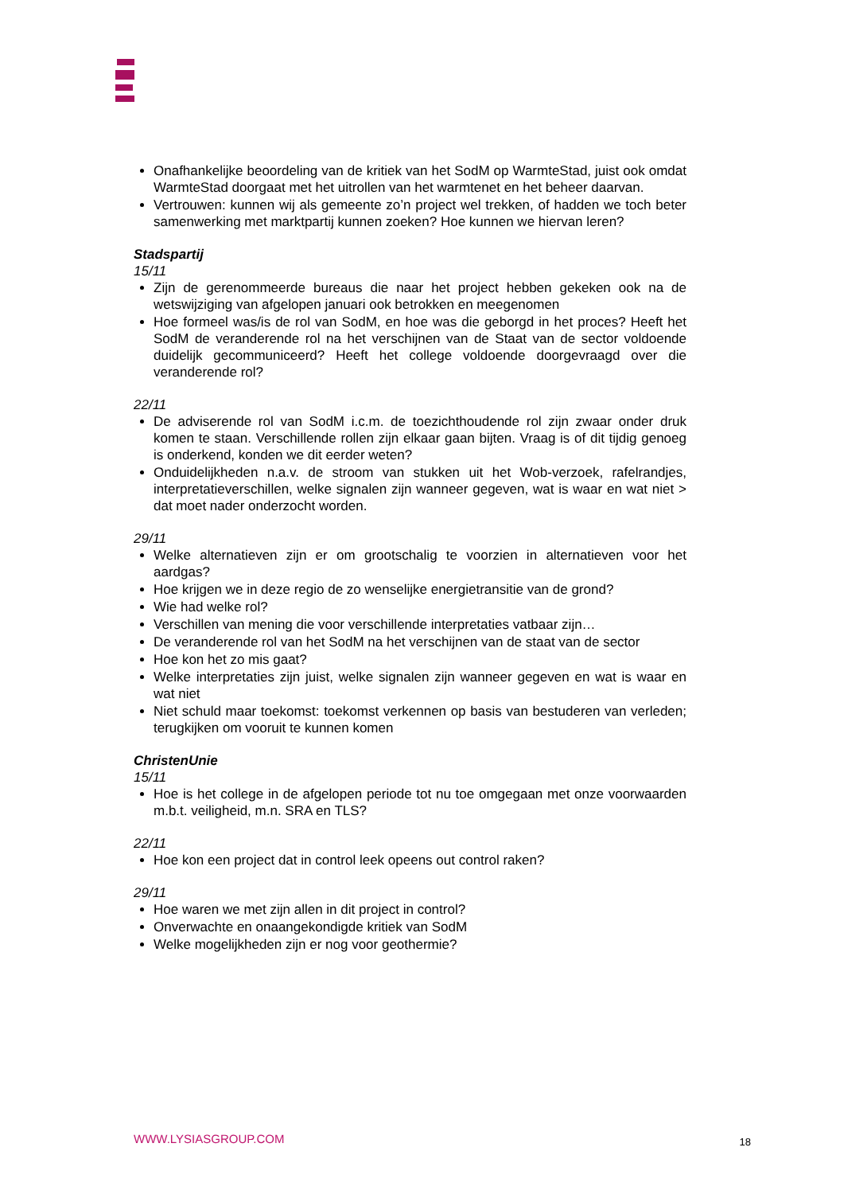Onafhankelijke beoordeling van de kritiek van het SodM op WarmteStad, juist ook omdat WarmteStad doorgaat met het uitrollen van het warmtenet en het beheer daarvan.
Vertrouwen: kunnen wij als gemeente zo’n project wel trekken, of hadden we toch beter samenwerking met marktpartij kunnen zoeken? Hoe kunnen we hiervan leren?
Stadspartij
15/11
Zijn de gerenommeerde bureaus die naar het project hebben gekeken ook na de wetswijziging van afgelopen januari ook betrokken en meegenomen
Hoe formeel was/is de rol van SodM, en hoe was die geborgd in het proces? Heeft het SodM de veranderende rol na het verschijnen van de Staat van de sector voldoende duidelijk gecommuniceerd? Heeft het college voldoende doorgevraagd over die veranderende rol?
22/11
De adviserende rol van SodM i.c.m. de toezichthoudende rol zijn zwaar onder druk komen te staan. Verschillende rollen zijn elkaar gaan bijten. Vraag is of dit tijdig genoeg is onderkend, konden we dit eerder weten?
Onduidelijkheden n.a.v. de stroom van stukken uit het Wob-verzoek, rafelrandjes, interpretatieverschillen, welke signalen zijn wanneer gegeven, wat is waar en wat niet > dat moet nader onderzocht worden.
29/11
Welke alternatieven zijn er om grootschalig te voorzien in alternatieven voor het aardgas?
Hoe krijgen we in deze regio de zo wenselijke energietransitie van de grond?
Wie had welke rol?
Verschillen van mening die voor verschillende interpretaties vatbaar zijn…
De veranderende rol van het SodM na het verschijnen van de staat van de sector
Hoe kon het zo mis gaat?
Welke interpretaties zijn juist, welke signalen zijn wanneer gegeven en wat is waar en wat niet
Niet schuld maar toekomst: toekomst verkennen op basis van bestuderen van verleden; terugkijken om vooruit te kunnen komen
ChristenUnie
15/11
Hoe is het college in de afgelopen periode tot nu toe omgegaan met onze voorwaarden m.b.t. veiligheid, m.n. SRA en TLS?
22/11
Hoe kon een project dat in control leek opeens out control raken?
29/11
Hoe waren we met zijn allen in dit project in control?
Onverwachte en onaangekondigde kritiek van SodM
Welke mogelijkheden zijn er nog voor geothermie?
WWW.LYSIASGROUP.COM 18